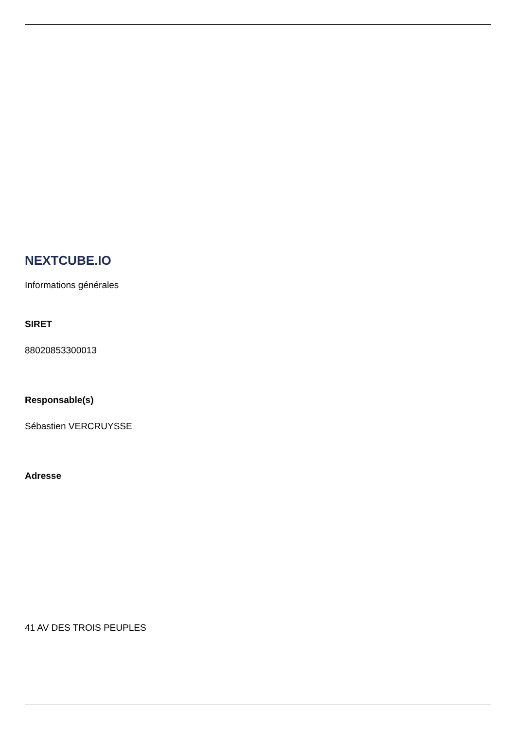NEXTCUBE.IO
Informations générales
SIRET
88020853300013
Responsable(s)
Sébastien VERCRUYSSE
Adresse
41 AV DES TROIS PEUPLES